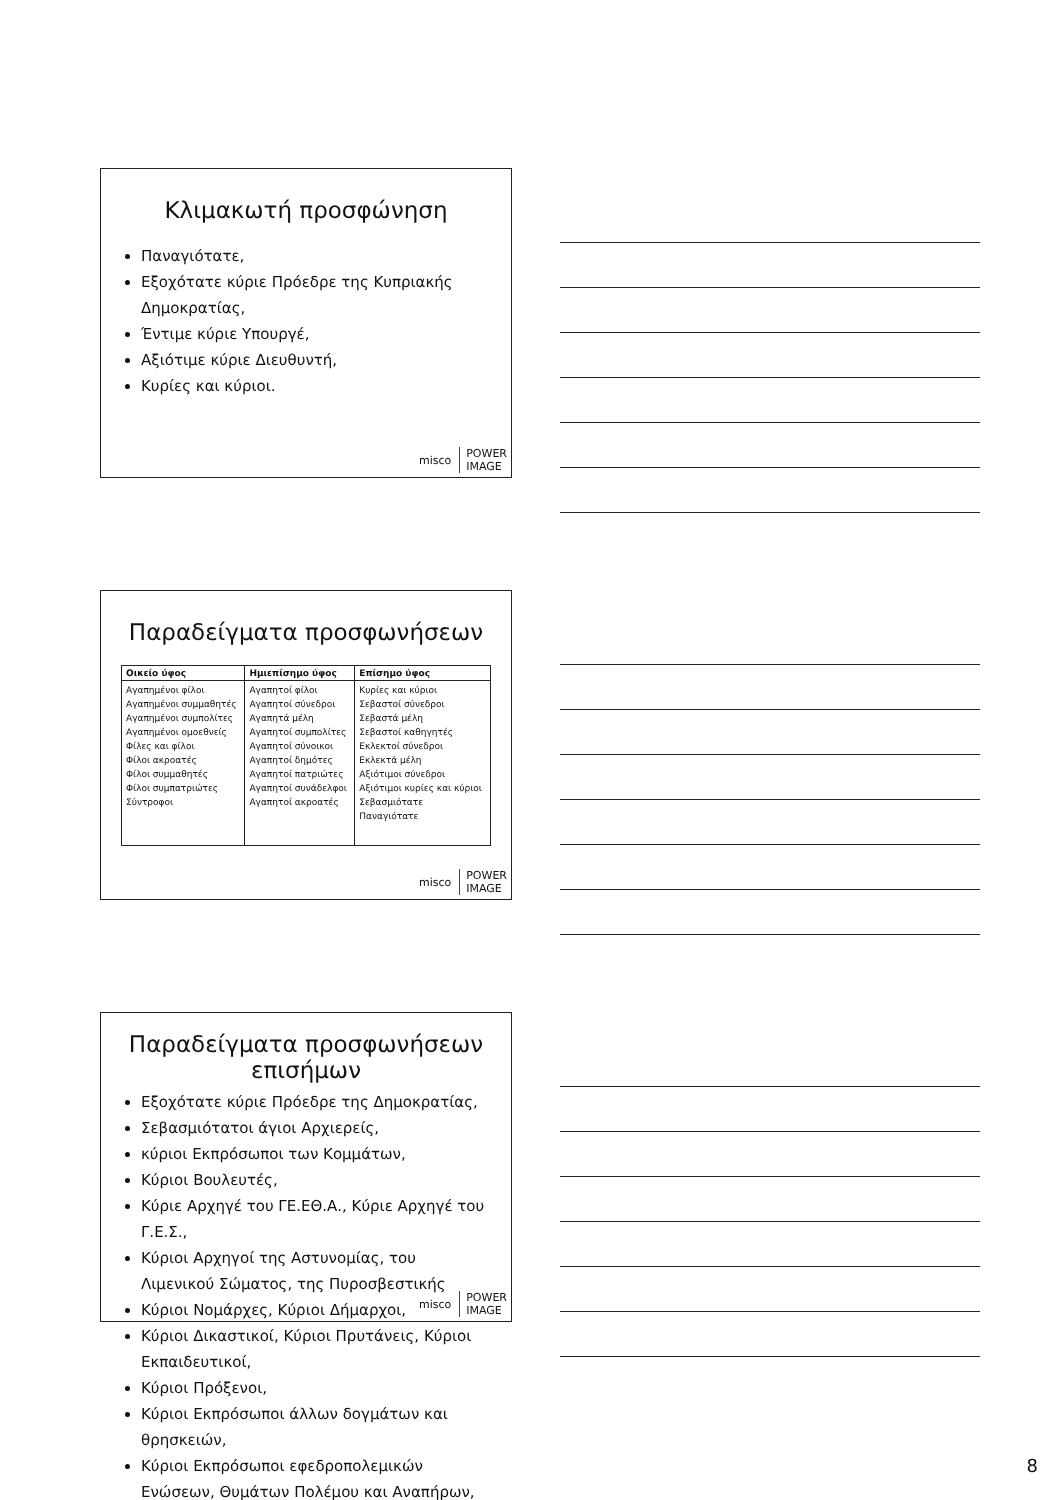Κλιμακωτή προσφώνηση
Παναγιότατε,
Εξοχότατε κύριε Πρόεδρε της Κυπριακής Δημοκρατίας,
Έντιμε κύριε Υπουργέ,
Αξιότιμε κύριε Διευθυντή,
Κυρίες και κύριοι.
misco POWER
IMAGE
Παραδείγματα προσφωνήσεων
| Οικείο ύφος | Ημιεπίσημο ύφος | Επίσημο ύφος |
| --- | --- | --- |
| Αγαπημένοι φίλοι Αγαπημένοι συμμαθητές Αγαπημένοι συμπολίτες Αγαπημένοι ομοεθνείς Φίλες και φίλοι Φίλοι ακροατές Φίλοι συμμαθητές Φίλοι συμπατριώτες Σύντροφοι | Αγαπητοί φίλοι Αγαπητοί σύνεδροι Αγαπητά μέλη Αγαπητοί συμπολίτες Αγαπητοί σύνοικοι Αγαπητοί δημότες Αγαπητοί πατριώτες Αγαπητοί συνάδελφοι Αγαπητοί ακροατές | Κυρίες και κύριοι Σεβαστοί σύνεδροι Σεβαστά μέλη Σεβαστοί καθηγητές Εκλεκτοί σύνεδροι Εκλεκτά μέλη Αξιότιμοι σύνεδροι Αξιότιμοι κυρίες και κύριοι Σεβασμιότατε Παναγιότατε |
misco POWER
IMAGE
Παραδείγματα προσφωνήσεων επισήμων
Εξοχότατε κύριε Πρόεδρε της Δημοκρατίας,
Σεβασμιότατοι άγιοι Αρχιερείς,
κύριοι Εκπρόσωποι των Κομμάτων,
Κύριοι Βουλευτές,
Κύριε Αρχηγέ του ΓΕ.ΕΘ.Α., Κύριε Αρχηγέ του Γ.Ε.Σ.,
Κύριοι Αρχηγοί της Αστυνομίας, του Λιμενικού Σώματος, της Πυροσβεστικής
Κύριοι Νομάρχες, Κύριοι Δήμαρχοι,
Κύριοι Δικαστικοί, Κύριοι Πρυτάνεις, Κύριοι Εκπαιδευτικοί,
Κύριοι Πρόξενοι,
Κύριοι Εκπρόσωποι άλλων δογμάτων και θρησκειών,
Κύριοι Εκπρόσωποι εφεδροπολεμικών Ενώσεων, Θυμάτων Πολέμου και Αναπήρων,
misco POWER
IMAGE
8